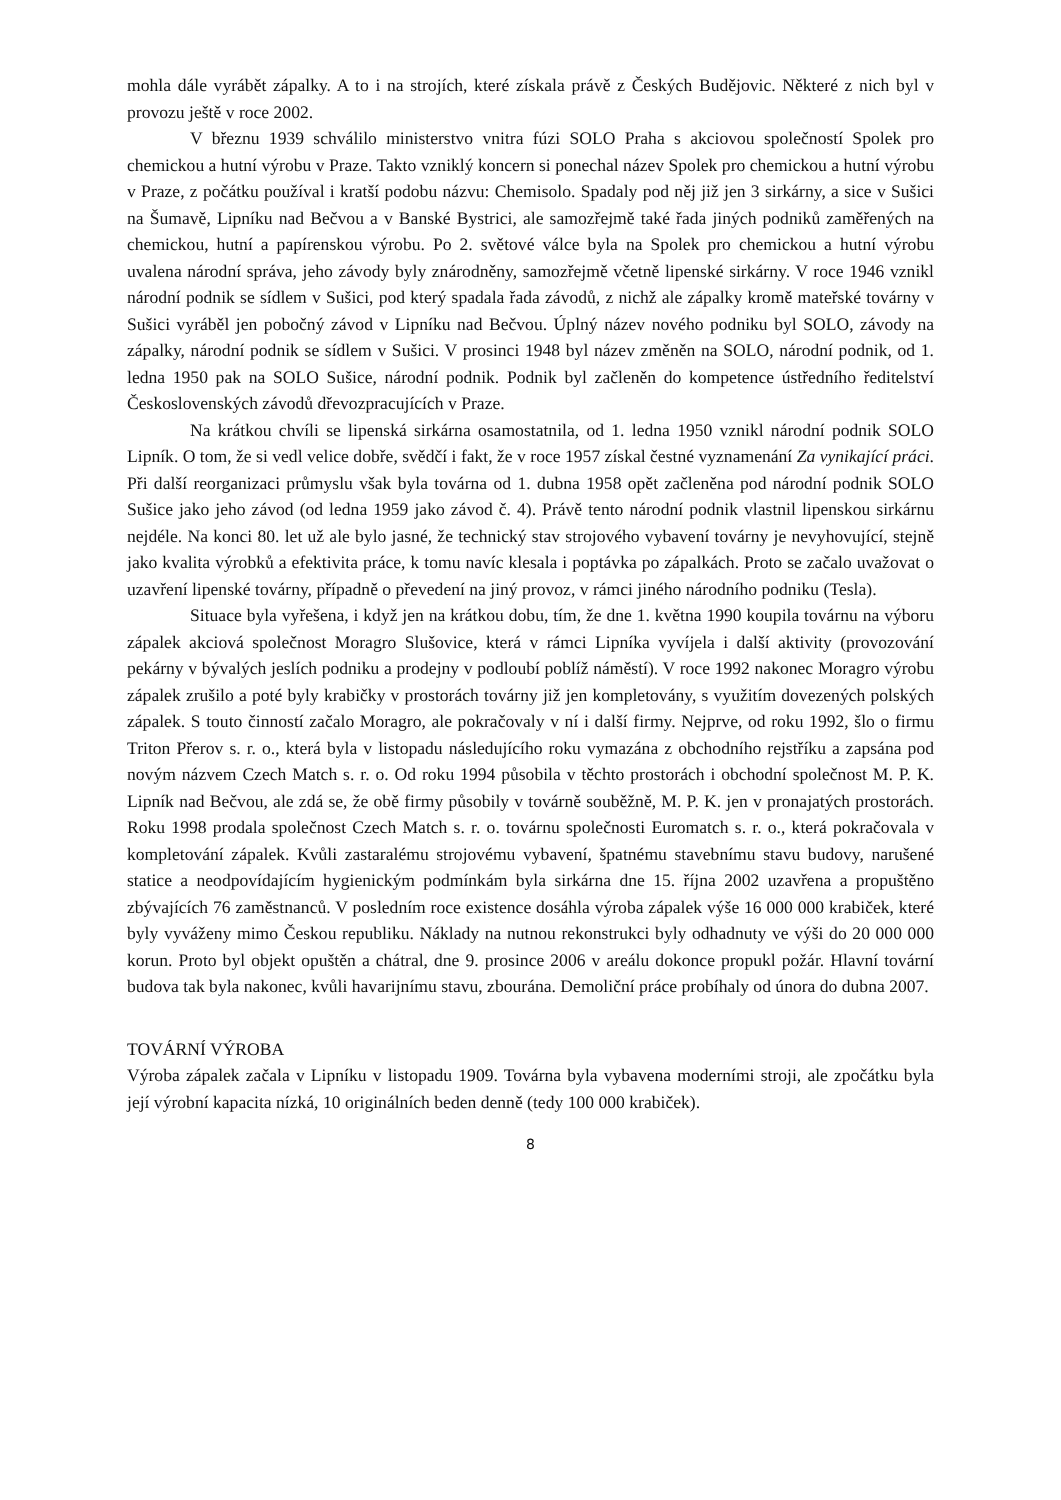mohla dále vyrábět zápalky. A to i na strojích, které získala právě z Českých Budějovic. Některé z nich byl v provozu ještě v roce 2002.
V březnu 1939 schválilo ministerstvo vnitra fúzi SOLO Praha s akciovou společností Spolek pro chemickou a hutní výrobu v Praze. Takto vzniklý koncern si ponechal název Spolek pro chemickou a hutní výrobu v Praze, z počátku používal i kratší podobu názvu: Chemisolo. Spadaly pod něj již jen 3 sirkárny, a sice v Sušici na Šumavě, Lipníku nad Bečvou a v Banské Bystrici, ale samozřejmě také řada jiných podniků zaměřených na chemickou, hutní a papírenskou výrobu. Po 2. světové válce byla na Spolek pro chemickou a hutní výrobu uvalena národní správa, jeho závody byly znárodněny, samozřejmě včetně lipenské sirkárny. V roce 1946 vznikl národní podnik se sídlem v Sušici, pod který spadala řada závodů, z nichž ale zápalky kromě mateřské továrny v Sušici vyráběl jen pobočný závod v Lipníku nad Bečvou. Úplný název nového podniku byl SOLO, závody na zápalky, národní podnik se sídlem v Sušici. V prosinci 1948 byl název změněn na SOLO, národní podnik, od 1. ledna 1950 pak na SOLO Sušice, národní podnik. Podnik byl začleněn do kompetence ústředního ředitelství Československých závodů dřevozpracujících v Praze.
Na krátkou chvíli se lipenská sirkárna osamostatnila, od 1. ledna 1950 vznikl národní podnik SOLO Lipník. O tom, že si vedl velice dobře, svědčí i fakt, že v roce 1957 získal čestné vyznamenání Za vynikající práci. Při další reorganizaci průmyslu však byla továrna od 1. dubna 1958 opět začleněna pod národní podnik SOLO Sušice jako jeho závod (od ledna 1959 jako závod č. 4). Právě tento národní podnik vlastnil lipenskou sirkárnu nejdéle. Na konci 80. let už ale bylo jasné, že technický stav strojového vybavení továrny je nevyhovující, stejně jako kvalita výrobků a efektivita práce, k tomu navíc klesala i poptávka po zápalkách. Proto se začalo uvažovat o uzavření lipenské továrny, případně o převedení na jiný provoz, v rámci jiného národního podniku (Tesla).
Situace byla vyřešena, i když jen na krátkou dobu, tím, že dne 1. května 1990 koupila továrnu na výboru zápalek akciová společnost Moragro Slušovice, která v rámci Lipníka vyvíjela i další aktivity (provozování pekárny v bývalých jeslích podniku a prodejny v podloubí poblíž náměstí). V roce 1992 nakonec Moragro výrobu zápalek zrušilo a poté byly krabičky v prostorách továrny již jen kompletovány, s využitím dovezených polských zápalek. S touto činností začalo Moragro, ale pokračovaly v ní i další firmy. Nejprve, od roku 1992, šlo o firmu Triton Přerov s. r. o., která byla v listopadu následujícího roku vymazána z obchodního rejstříku a zapsána pod novým názvem Czech Match s. r. o. Od roku 1994 působila v těchto prostorách i obchodní společnost M. P. K. Lipník nad Bečvou, ale zdá se, že obě firmy působily v továrně souběžně, M. P. K. jen v pronajatých prostorách. Roku 1998 prodala společnost Czech Match s. r. o. továrnu společnosti Euromatch s. r. o., která pokračovala v kompletování zápalek. Kvůli zastaralému strojovému vybavení, špatnému stavebnímu stavu budovy, narušené statice a neodpovídajícím hygienickým podmínkám byla sirkárna dne 15. října 2002 uzavřena a propuštěno zbývajících 76 zaměstnanců. V posledním roce existence dosáhla výroba zápalek výše 16 000 000 krabiček, které byly vyváženy mimo Českou republiku. Náklady na nutnou rekonstrukci byly odhadnuty ve výši do 20 000 000 korun. Proto byl objekt opuštěn a chátral, dne 9. prosince 2006 v areálu dokonce propukl požár. Hlavní tovární budova tak byla nakonec, kvůli havarijnímu stavu, zbourána. Demoliční práce probíhaly od února do dubna 2007.
TOVÁRNÍ VÝROBA
Výroba zápalek začala v Lipníku v listopadu 1909. Továrna byla vybavena moderními stroji, ale zpočátku byla její výrobní kapacita nízká, 10 originálních beden denně (tedy 100 000 krabiček).
8